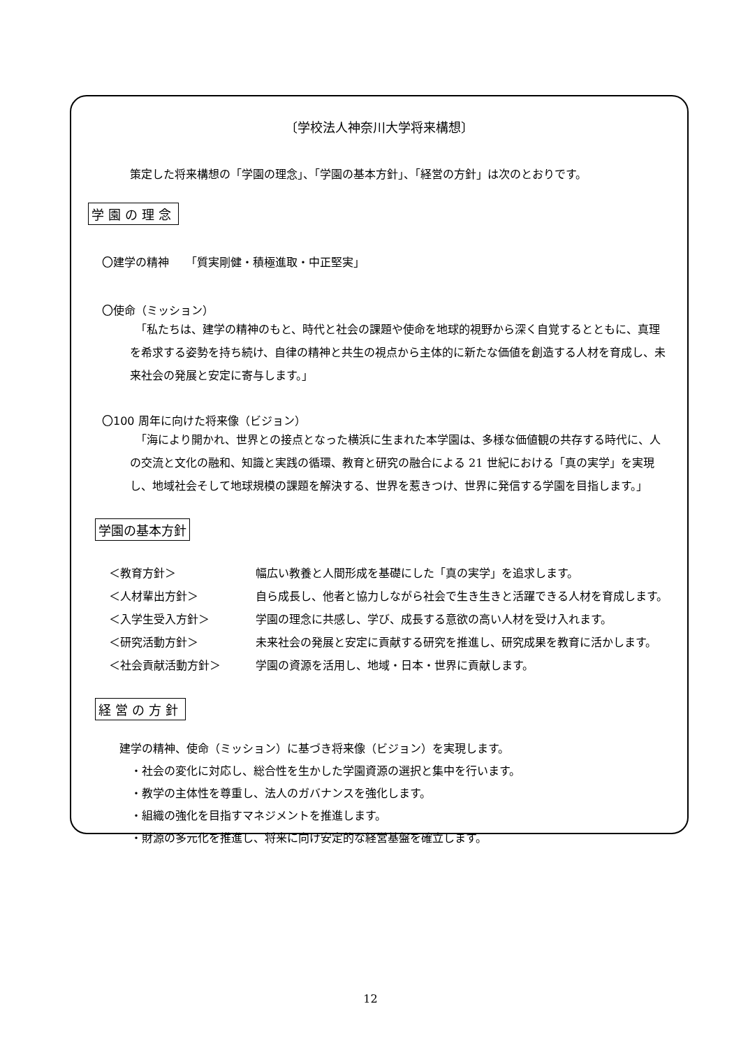〔学校法人神奈川大学将来構想〕
策定した将来構想の「学園の理念」、「学園の基本方針」、「経営の方針」は次のとおりです。
学園の理念
〇建学の精神　　「質実剛健・積極進取・中正堅実」
〇使命（ミッション）
　「私たちは、建学の精神のもと、時代と社会の課題や使命を地球的視野から深く自覚するとともに、真理を希求する姿勢を持ち続け、自律の精神と共生の視点から主体的に新たな価値を創造する人材を育成し、未来社会の発展と安定に寄与します。」
〇100 周年に向けた将来像（ビジョン）
　「海により開かれ、世界との接点となった横浜に生まれた本学園は、多様な価値観の共存する時代に、人の交流と文化の融和、知識と実践の循環、教育と研究の融合による 21 世紀における「真の実学」を実現し、地域社会そして地球規模の課題を解決する、世界を惹きつけ、世界に発信する学園を目指します。」
学園の基本方針
| ＜教育方針＞ | 幅広い教養と人間形成を基礎にした「真の実学」を追求します。 |
| ＜人材輩出方針＞ | 自ら成長し、他者と協力しながら社会で生き生きと活躍できる人材を育成します。 |
| ＜入学生受入方針＞ | 学園の理念に共感し、学び、成長する意欲の高い人材を受け入れます。 |
| ＜研究活動方針＞ | 未来社会の発展と安定に貢献する研究を推進し、研究成果を教育に活かします。 |
| ＜社会貢献活動方針＞ | 学園の資源を活用し、地域・日本・世界に貢献します。 |
経営の方針
建学の精神、使命（ミッション）に基づき将来像（ビジョン）を実現します。
　・社会の変化に対応し、総合性を生かした学園資源の選択と集中を行います。
　・教学の主体性を尊重し、法人のガバナンスを強化します。
　・組織の強化を目指すマネジメントを推進します。
　・財源の多元化を推進し、将来に向け安定的な経営基盤を確立します。
12